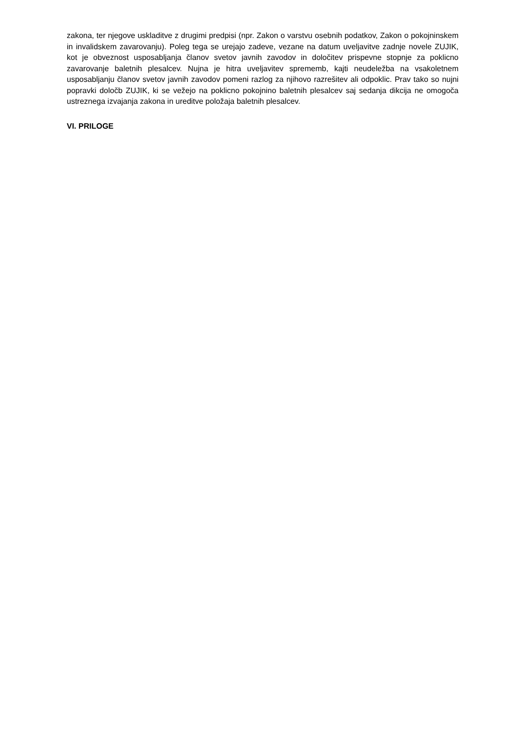zakona, ter njegove uskladitve z drugimi predpisi (npr. Zakon o varstvu osebnih podatkov, Zakon o pokojninskem in invalidskem zavarovanju). Poleg tega se urejajo zadeve, vezane na datum uveljavitve zadnje novele ZUJIK, kot je obveznost usposabljanja članov svetov javnih zavodov in določitev prispevne stopnje za poklicno zavarovanje baletnih plesalcev. Nujna je hitra uveljavitev sprememb, kajti neudeležba na vsakoletnem usposabljanju članov svetov javnih zavodov pomeni razlog za njihovo razrešitev ali odpoklic. Prav tako so nujni popravki določb ZUJIK, ki se vežejo na poklicno pokojnino baletnih plesalcev saj sedanja dikcija ne omogoča ustreznega izvajanja zakona in ureditve položaja baletnih plesalcev.
VI. PRILOGE